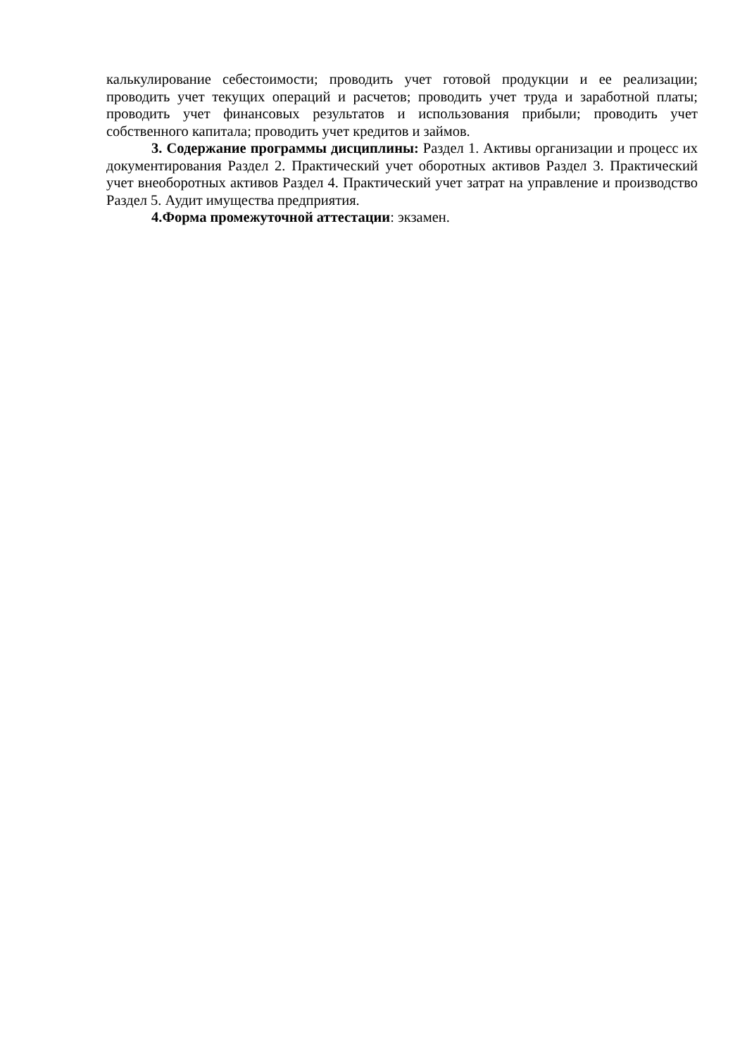калькулирование себестоимости; проводить учет готовой продукции и ее реализации; проводить учет текущих операций и расчетов; проводить учет труда и заработной платы; проводить учет финансовых результатов и использования прибыли; проводить учет собственного капитала; проводить учет кредитов и займов.
3. Содержание программы дисциплины: Раздел 1. Активы организации и процесс их документирования Раздел 2. Практический учет оборотных активов Раздел 3. Практический учет внеоборотных активов Раздел 4. Практический учет затрат на управление и производство Раздел 5. Аудит имущества предприятия.
4.Форма промежуточной аттестации: экзамен.